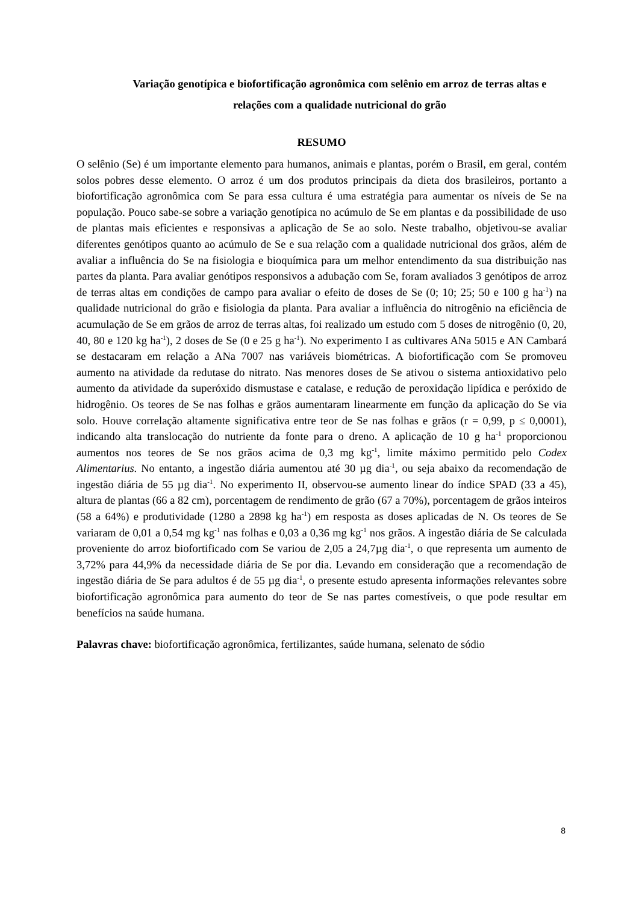Variação genotípica e biofortificação agronômica com selênio em arroz de terras altas e relações com a qualidade nutricional do grão
RESUMO
O selênio (Se) é um importante elemento para humanos, animais e plantas, porém o Brasil, em geral, contém solos pobres desse elemento. O arroz é um dos produtos principais da dieta dos brasileiros, portanto a biofortificação agronômica com Se para essa cultura é uma estratégia para aumentar os níveis de Se na população. Pouco sabe-se sobre a variação genotípica no acúmulo de Se em plantas e da possibilidade de uso de plantas mais eficientes e responsivas a aplicação de Se ao solo. Neste trabalho, objetivou-se avaliar diferentes genótipos quanto ao acúmulo de Se e sua relação com a qualidade nutricional dos grãos, além de avaliar a influência do Se na fisiologia e bioquímica para um melhor entendimento da sua distribuição nas partes da planta. Para avaliar genótipos responsivos a adubação com Se, foram avaliados 3 genótipos de arroz de terras altas em condições de campo para avaliar o efeito de doses de Se (0; 10; 25; 50 e 100 g ha<sup>-1</sup>) na qualidade nutricional do grão e fisiologia da planta. Para avaliar a influência do nitrogênio na eficiência de acumulação de Se em grãos de arroz de terras altas, foi realizado um estudo com 5 doses de nitrogênio (0, 20, 40, 80 e 120 kg ha<sup>-1</sup>), 2 doses de Se (0 e 25 g ha<sup>-1</sup>). No experimento I as cultivares ANa 5015 e AN Cambará se destacaram em relação a ANa 7007 nas variáveis biométricas. A biofortificação com Se promoveu aumento na atividade da redutase do nitrato. Nas menores doses de Se ativou o sistema antioxidativo pelo aumento da atividade da superóxido dismustase e catalase, e redução de peroxidação lipídica e peróxido de hidrogênio. Os teores de Se nas folhas e grãos aumentaram linearmente em função da aplicação do Se via solo. Houve correlação altamente significativa entre teor de Se nas folhas e grãos (r = 0,99, p ≤ 0,0001), indicando alta translocação do nutriente da fonte para o dreno. A aplicação de 10 g ha<sup>-1</sup> proporcionou aumentos nos teores de Se nos grãos acima de 0,3 mg kg<sup>-1</sup>, limite máximo permitido pelo Codex Alimentarius. No entanto, a ingestão diária aumentou até 30 µg dia<sup>-1</sup>, ou seja abaixo da recomendação de ingestão diária de 55 µg dia<sup>-1</sup>. No experimento II, observou-se aumento linear do índice SPAD (33 a 45), altura de plantas (66 a 82 cm), porcentagem de rendimento de grão (67 a 70%), porcentagem de grãos inteiros (58 a 64%) e produtividade (1280 a 2898 kg ha<sup>-1</sup>) em resposta as doses aplicadas de N. Os teores de Se variaram de 0,01 a 0,54 mg kg<sup>-1</sup> nas folhas e 0,03 a 0,36 mg kg<sup>-1</sup> nos grãos. A ingestão diária de Se calculada proveniente do arroz biofortificado com Se variou de 2,05 a 24,7µg dia<sup>-1</sup>, o que representa um aumento de 3,72% para 44,9% da necessidade diária de Se por dia. Levando em consideração que a recomendação de ingestão diária de Se para adultos é de 55 µg dia<sup>-1</sup>, o presente estudo apresenta informações relevantes sobre biofortificação agronômica para aumento do teor de Se nas partes comestíveis, o que pode resultar em benefícios na saúde humana.
Palavras chave: biofortificação agronômica, fertilizantes, saúde humana, selenato de sódio
8